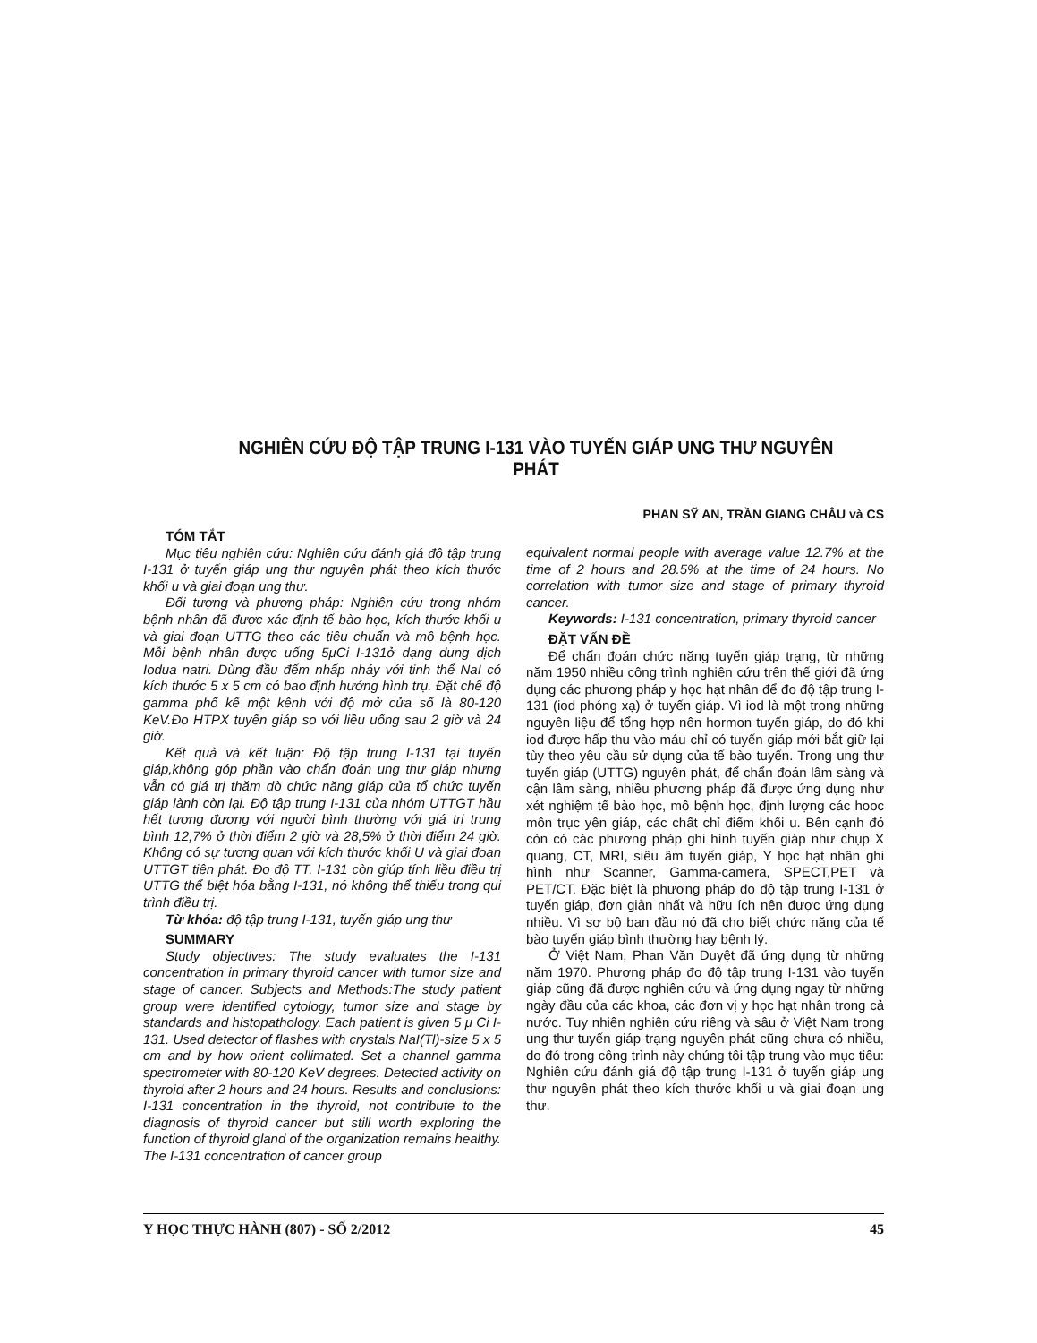NGHIÊN CỨU ĐỘ TẬP TRUNG I-131 VÀO TUYẾN GIÁP UNG THƯ NGUYÊN PHÁT
PHAN SỸ AN, TRẦN GIANG CHÂU và CS
TÓM TẮT
Mục tiêu nghiên cứu: Nghiên cứu đánh giá độ tập trung I-131 ở tuyến giáp ung thư nguyên phát theo kích thước khối u và giai đoạn ung thư.
Đối tượng và phương pháp: Nghiên cứu trong nhóm bệnh nhân đã được xác định tế bào học, kích thước khối u và giai đoạn UTTG theo các tiêu chuẩn và mô bệnh học. Mỗi bệnh nhân được uống 5μCi I-131ở dạng dung dịch Iodua natri. Dùng đầu đếm nhấp nháy với tinh thể NaI có kích thước 5 x 5 cm có bao định hướng hình trụ. Đặt chế độ gamma phổ kế một kênh với độ mở cửa sổ là 80-120 KeV.Đo HTPX tuyến giáp so với liều uống sau 2 giờ và 24 giờ.
Kết quả và kết luận: Độ tập trung I-131 tại tuyến giáp,không góp phần vào chẩn đoán ung thư giáp nhưng vẫn có giá trị thăm dò chức năng giáp của tổ chức tuyến giáp lành còn lại. Độ tập trung I-131 của nhóm UTTGT hầu hết tương đương với người bình thường với giá trị trung bình 12,7% ở thời điểm 2 giờ và 28,5% ở thời điểm 24 giờ. Không có sự tương quan với kích thước khối U và giai đoạn UTTGT tiên phát. Đo độ TT. I-131 còn giúp tính liều điều trị UTTG thể biệt hóa bằng I-131, nó không thể thiếu trong qui trình điều trị.
Từ khóa: độ tập trung I-131, tuyến giáp ung thư
SUMMARY
Study objectives: The study evaluates the I-131 concentration in primary thyroid cancer with tumor size and stage of cancer. Subjects and Methods:The study patient group were identified cytology, tumor size and stage by standards and histopathology. Each patient is given 5 μ Ci I-131. Used detector of flashes with crystals NaI(Tl)-size 5 x 5 cm and by how orient collimated. Set a channel gamma spectrometer with 80-120 KeV degrees. Detected activity on thyroid after 2 hours and 24 hours. Results and conclusions: I-131 concentration in the thyroid, not contribute to the diagnosis of thyroid cancer but still worth exploring the function of thyroid gland of the organization remains healthy. The I-131 concentration of cancer group
equivalent normal people with average value 12.7% at the time of 2 hours and 28.5% at the time of 24 hours. No correlation with tumor size and stage of primary thyroid cancer.
Keywords: I-131 concentration, primary thyroid cancer
ĐẶT VẤN ĐỀ
Để chẩn đoán chức năng tuyến giáp trạng, từ những năm 1950 nhiều công trình nghiên cứu trên thế giới đã ứng dụng các phương pháp y học hạt nhân để đo độ tập trung I-131 (iod phóng xạ) ở tuyến giáp. Vì iod là một trong những nguyên liệu để tổng hợp nên hormon tuyến giáp, do đó khi iod được hấp thu vào máu chỉ có tuyến giáp mới bắt giữ lại tùy theo yêu cầu sử dụng của tế bào tuyến. Trong ung thư tuyến giáp (UTTG) nguyên phát, để chẩn đoán lâm sàng và cận lâm sàng, nhiều phương pháp đã được ứng dụng như xét nghiệm tế bào học, mô bệnh học, định lượng các hooc môn trục yên giáp, các chất chỉ điểm khối u. Bên cạnh đó còn có các phương pháp ghi hình tuyến giáp như chụp X quang, CT, MRI, siêu âm tuyến giáp, Y học hạt nhân ghi hình như Scanner, Gamma-camera, SPECT,PET và PET/CT. Đặc biệt là phương pháp đo độ tập trung I-131 ở tuyến giáp, đơn giản nhất và hữu ích nên được ứng dụng nhiều. Vì sơ bộ ban đầu nó đã cho biết chức năng của tế bào tuyến giáp bình thường hay bệnh lý.
Ở Việt Nam, Phan Văn Duyệt đã ứng dụng từ những năm 1970. Phương pháp đo độ tập trung I-131 vào tuyến giáp cũng đã được nghiên cứu và ứng dụng ngay từ những ngày đầu của các khoa, các đơn vị y học hạt nhân trong cả nước. Tuy nhiên nghiên cứu riêng và sâu ở Việt Nam trong ung thư tuyến giáp trạng nguyên phát cũng chưa có nhiều, do đó trong công trình này chúng tôi tập trung vào mục tiêu: Nghiên cứu đánh giá độ tập trung I-131 ở tuyến giáp ung thư nguyên phát theo kích thước khối u và giai đoạn ung thư.
Y HỌC THỰC HÀNH (807) - SỐ 2/2012 45